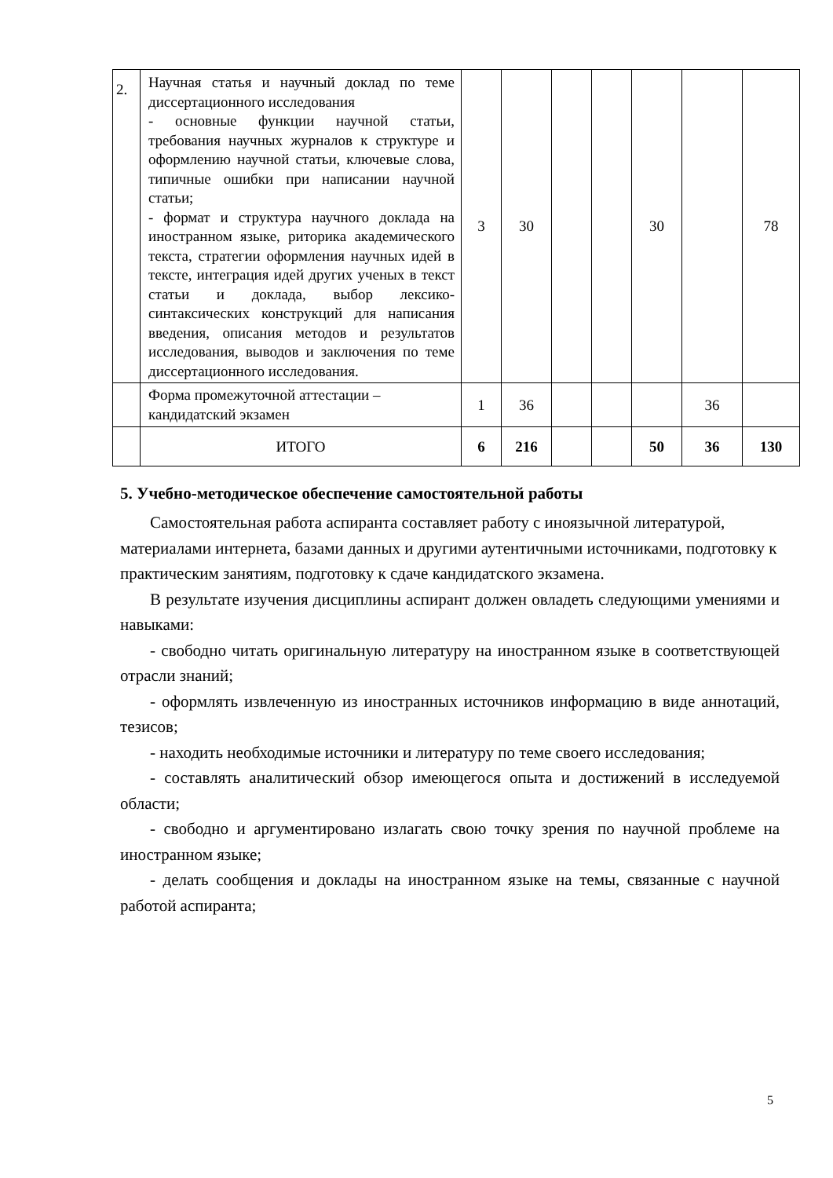| 2. | Научная статья и научный доклад по теме диссертационного исследования - основные функции научной статьи, требования научных журналов к структуре и оформлению научной статьи, ключевые слова, типичные ошибки при написании научной статьи; - формат и структура научного доклада на иностранном языке, риторика академического текста, стратегии оформления научных идей в тексте, интеграция идей других ученых в текст статьи и доклада, выбор лексико-синтаксических конструкций для написания введения, описания методов и результатов исследования, выводов и заключения по теме диссертационного исследования. | 3 | 30 | | | 30 | | 78 |
| | Форма промежуточной аттестации – кандидатский экзамен | 1 | 36 | | | | 36 | |
| | ИТОГО | 6 | 216 | | | 50 | 36 | 130 |
5. Учебно-методическое обеспечение самостоятельной работы
Самостоятельная работа аспиранта составляет работу с иноязычной литературой, материалами интернета, базами данных и другими аутентичными источниками, подготовку к практическим занятиям, подготовку к сдаче кандидатского экзамена.
В результате изучения дисциплины аспирант должен овладеть следующими умениями и навыками:
- свободно читать оригинальную литературу на иностранном языке в соответствующей отрасли знаний;
- оформлять извлеченную из иностранных источников информацию в виде аннотаций, тезисов;
- находить необходимые источники и литературу по теме своего исследования;
- составлять аналитический обзор имеющегося опыта и достижений в исследуемой области;
- свободно и аргументировано излагать свою точку зрения по научной проблеме на иностранном языке;
- делать сообщения и доклады на иностранном языке на темы, связанные с научной работой аспиранта;
5